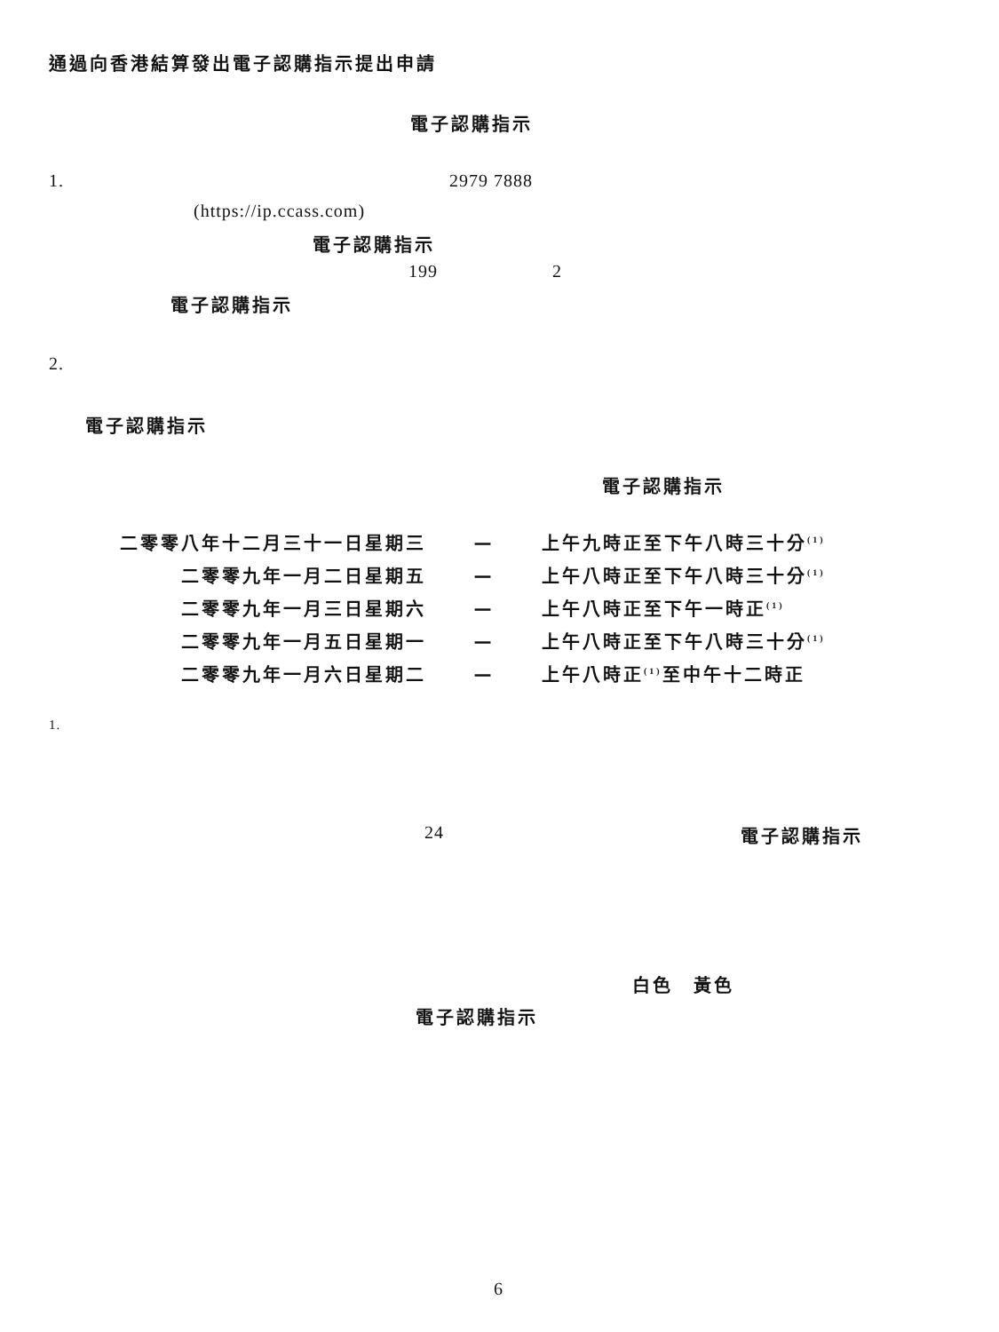通過向香港結算發出電子認購指示提出申請
電子認購指示
1. 2979 7888
(https://ip.ccass.com)
電子認購指示
199 2
電子認購指示
2.
電子認購指示
電子認購指示
| 二零零八年十二月三十一日星期三 | — | 上午九時正至下午八時三十分<sup>(1)</sup> |
| 二零零九年一月二日星期五 | — | 上午八時正至下午八時三十分<sup>(1)</sup> |
| 二零零九年一月三日星期六 | — | 上午八時正至下午一時正<sup>(1)</sup> |
| 二零零九年一月五日星期一 | — | 上午八時正至下午八時三十分<sup>(1)</sup> |
| 二零零九年一月六日星期二 | — | 上午八時正<sup>(1)</sup>至中午十二時正 |
1.
24 電子認購指示
白色　黃色
電子認購指示
6